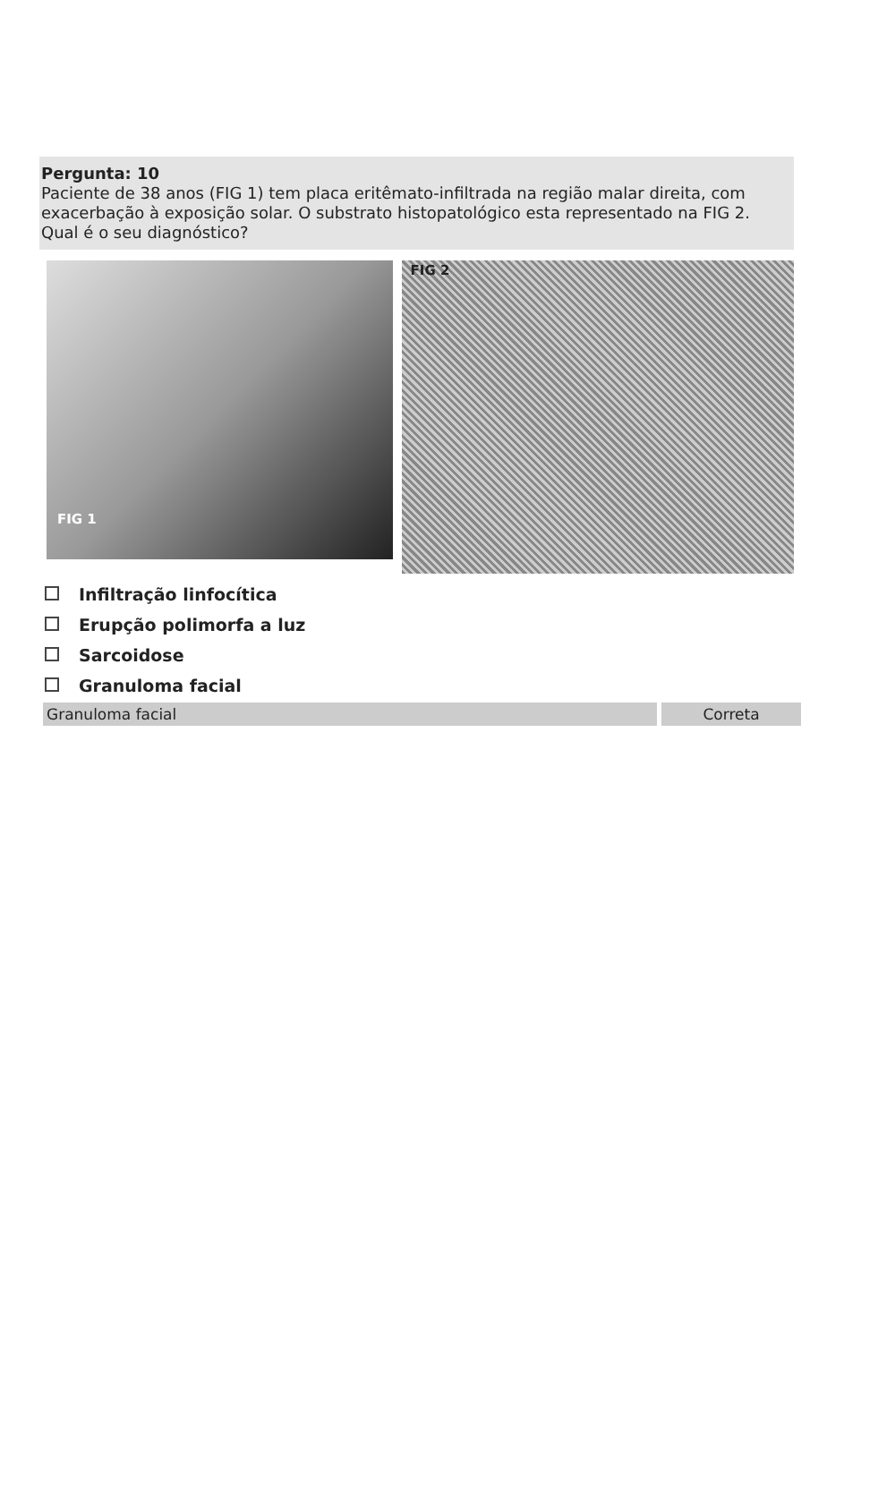Pergunta: 10
Paciente de 38 anos (FIG 1) tem placa eritêmato-infiltrada na região malar direita, com exacerbação à exposição solar. O substrato histopatológico esta representado na FIG 2. Qual é o seu diagnóstico?
FIG 1
FIG 2
Infiltração linfocítica
Erupção polimorfa a luz
Sarcoidose
Granuloma facial
Granuloma facial Correta